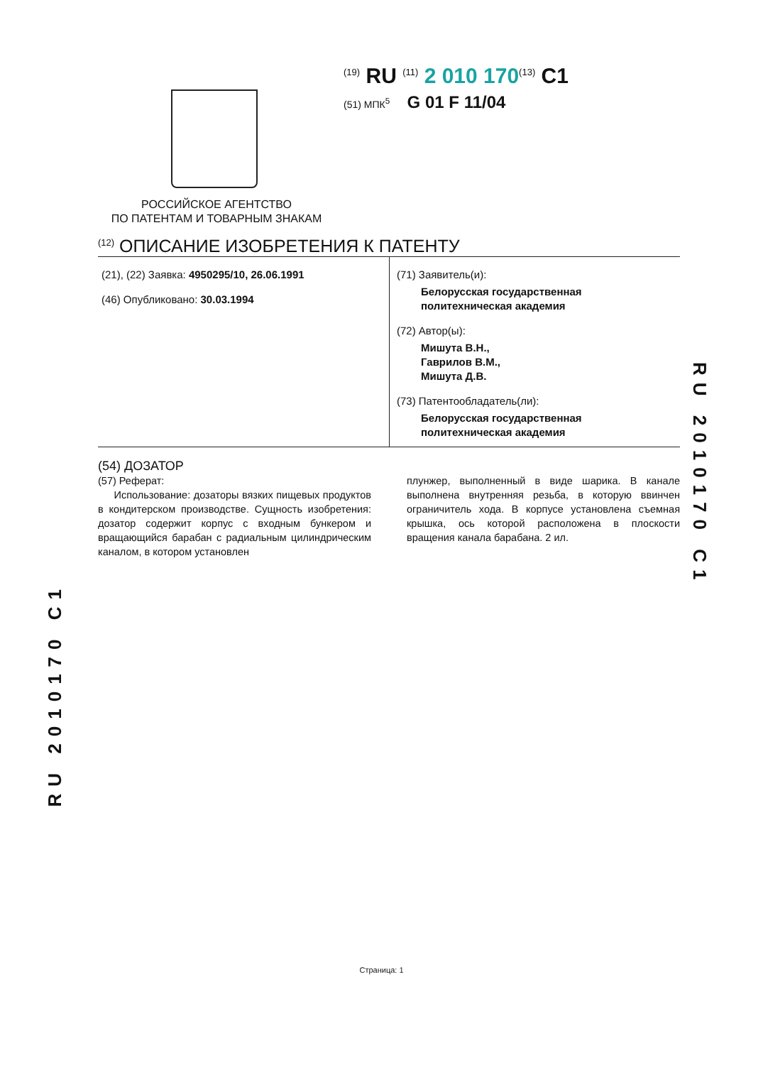<sup>(19)</sup> RU <sup>(11)</sup> 2 010 170<sup>(13)</sup> C1
(51) МПК<sup>5</sup> G 01 F 11/04
РОССИЙСКОЕ АГЕНТСТВО
ПО ПАТЕНТАМ И ТОВАРНЫМ ЗНАКАМ
<sup>(12)</sup> ОПИСАНИЕ ИЗОБРЕТЕНИЯ К ПАТЕНТУ
(21), (22) Заявка: 4950295/10, 26.06.1991
(46) Опубликовано: 30.03.1994
(71) Заявитель(и):
Белорусская государственная политехническая академия
(72) Автор(ы):
Мишута В.Н.,
Гаврилов В.М.,
Мишута Д.В.
(73) Патентообладатель(ли):
Белорусская государственная политехническая академия
(54) ДОЗАТОР
(57) Реферат:
Использование: дозаторы вязких пищевых продуктов в кондитерском производстве. Сущность изобретения: дозатор содержит корпус с входным бункером и вращающийся барабан с радиальным цилиндрическим каналом, в котором установлен
плунжер, выполненный в виде шарика. В канале выполнена внутренняя резьба, в которую ввинчен ограничитель хода. В корпусе установлена съемная крышка, ось которой расположена в плоскости вращения канала барабана. 2 ил.
RU 2010170 C1
RU 2010170 C1
Страница: 1